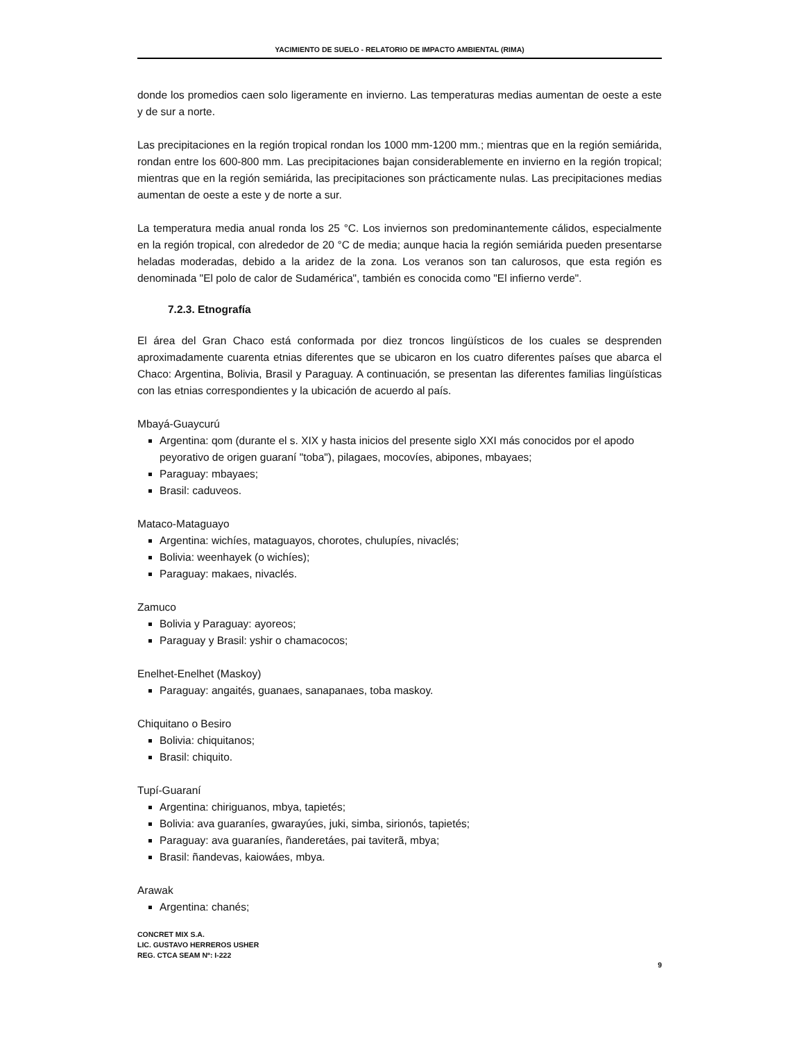YACIMIENTO DE SUELO - RELATORIO DE IMPACTO AMBIENTAL (RIMA)
donde los promedios caen solo ligeramente en invierno. Las temperaturas medias aumentan de oeste a este y de sur a norte.
Las precipitaciones en la región tropical rondan los 1000 mm-1200 mm.; mientras que en la región semiárida, rondan entre los 600-800 mm. Las precipitaciones bajan considerablemente en invierno en la región tropical; mientras que en la región semiárida, las precipitaciones son prácticamente nulas. Las precipitaciones medias aumentan de oeste a este y de norte a sur.
La temperatura media anual ronda los 25 °C. Los inviernos son predominantemente cálidos, especialmente en la región tropical, con alrededor de 20 °C de media; aunque hacia la región semiárida pueden presentarse heladas moderadas, debido a la aridez de la zona. Los veranos son tan calurosos, que esta región es denominada "El polo de calor de Sudamérica", también es conocida como "El infierno verde".
7.2.3. Etnografía
El área del Gran Chaco está conformada por diez troncos lingüísticos de los cuales se desprenden aproximadamente cuarenta etnias diferentes que se ubicaron en los cuatro diferentes países que abarca el Chaco: Argentina, Bolivia, Brasil y Paraguay. A continuación, se presentan las diferentes familias lingüísticas con las etnias correspondientes y la ubicación de acuerdo al país.
Mbayá-Guaycurú
Argentina: qom (durante el s. XIX y hasta inicios del presente siglo XXI más conocidos por el apodo peyorativo de origen guaraní "toba"), pilagaes, mocovíes, abipones, mbayaes;
Paraguay: mbayaes;
Brasil: caduveos.
Mataco-Mataguayo
Argentina: wichíes, mataguayos, chorotes, chulupíes, nivaclés;
Bolivia: weenhayek (o wichíes);
Paraguay: makaes, nivaclés.
Zamuco
Bolivia y Paraguay: ayoreos;
Paraguay y Brasil: yshir o chamacocos;
Enelhet-Enelhet (Maskoy)
Paraguay: angaités, guanaes, sanapanaes, toba maskoy.
Chiquitano o Besiro
Bolivia: chiquitanos;
Brasil: chiquito.
Tupí-Guaraní
Argentina: chiriguanos, mbya, tapietés;
Bolivia: ava guaraníes, gwarayúes, juki, simba, sirionós, tapietés;
Paraguay: ava guaraníes, ñanderetáes, pai taviterã, mbya;
Brasil: ñandevas, kaiowáes, mbya.
Arawak
Argentina: chanés;
CONCRET MIX S.A.
LIC. GUSTAVO HERREROS USHER
REG. CTCA SEAM Nº: I-222
9